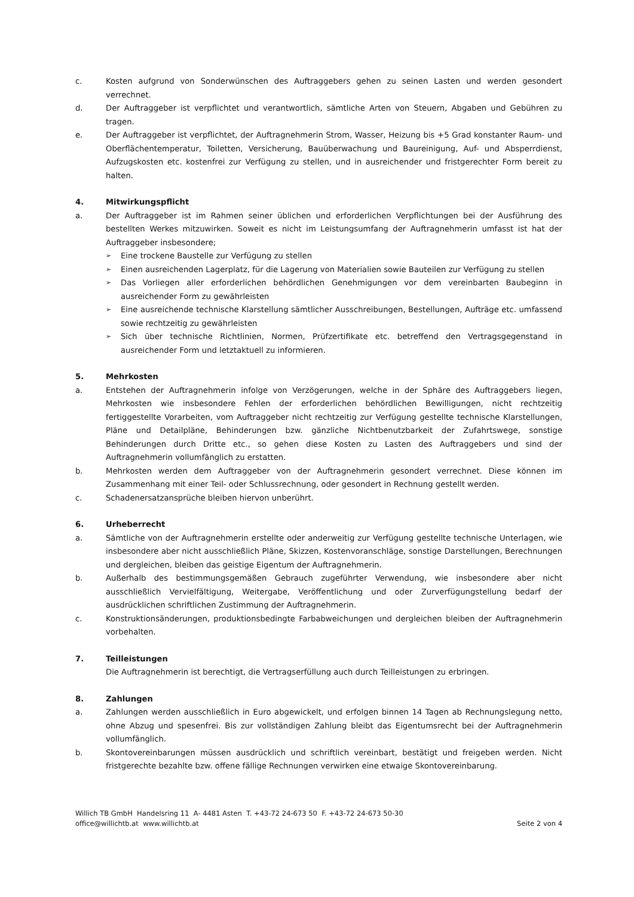c. Kosten aufgrund von Sonderwünschen des Auftraggebers gehen zu seinen Lasten und werden gesondert verrechnet.
d. Der Auftraggeber ist verpflichtet und verantwortlich, sämtliche Arten von Steuern, Abgaben und Gebühren zu tragen.
e. Der Auftraggeber ist verpflichtet, der Auftragnehmerin Strom, Wasser, Heizung bis +5 Grad konstanter Raum- und Oberflächentemperatur, Toiletten, Versicherung, Bauüberwachung und Baureinigung, Auf- und Absperrdienst, Aufzugskosten etc. kostenfrei zur Verfügung zu stellen, und in ausreichender und fristgerechter Form bereit zu halten.
4. Mitwirkungspflicht
a. Der Auftraggeber ist im Rahmen seiner üblichen und erforderlichen Verpflichtungen bei der Ausführung des bestellten Werkes mitzuwirken. Soweit es nicht im Leistungsumfang der Auftragnehmerin umfasst ist hat der Auftraggeber insbesondere;
➢
Eine trockene Baustelle zur Verfügung zu stellen
➢
Einen ausreichenden Lagerplatz, für die Lagerung von Materialien sowie Bauteilen zur Verfügung zu stellen
➢
Das Vorliegen aller erforderlichen behördlichen Genehmigungen vor dem vereinbarten Baubeginn in ausreichender Form zu gewährleisten
➢
Eine ausreichende technische Klarstellung sämtlicher Ausschreibungen, Bestellungen, Aufträge etc. umfassend sowie rechtzeitig zu gewährleisten
➢
Sich über technische Richtlinien, Normen, Prüfzertifikate etc. betreffend den Vertragsgegenstand in ausreichender Form und letztaktuell zu informieren.
5. Mehrkosten
a. Entstehen der Auftragnehmerin infolge von Verzögerungen, welche in der Sphäre des Auftraggebers liegen, Mehrkosten wie insbesondere Fehlen der erforderlichen behördlichen Bewilligungen, nicht rechtzeitig fertiggestellte Vorarbeiten, vom Auftraggeber nicht rechtzeitig zur Verfügung gestellte technische Klarstellungen, Pläne und Detailpläne, Behinderungen bzw. gänzliche Nichtbenutzbarkeit der Zufahrtswege, sonstige Behinderungen durch Dritte etc., so gehen diese Kosten zu Lasten des Auftraggebers und sind der Auftragnehmerin vollumfänglich zu erstatten.
b. Mehrkosten werden dem Auftraggeber von der Auftragnehmerin gesondert verrechnet. Diese können im Zusammenhang mit einer Teil- oder Schlussrechnung, oder gesondert in Rechnung gestellt werden.
c. Schadenersatzansprüche bleiben hiervon unberührt.
6. Urheberrecht
a. Sämtliche von der Auftragnehmerin erstellte oder anderweitig zur Verfügung gestellte technische Unterlagen, wie insbesondere aber nicht ausschließlich Pläne, Skizzen, Kostenvoranschläge, sonstige Darstellungen, Berechnungen und dergleichen, bleiben das geistige Eigentum der Auftragnehmerin.
b. Außerhalb des bestimmungsgemäßen Gebrauch zugeführter Verwendung, wie insbesondere aber nicht ausschließlich Vervielfältigung, Weitergabe, Veröffentlichung und oder Zurverfügungstellung bedarf der ausdrücklichen schriftlichen Zustimmung der Auftragnehmerin.
c. Konstruktionsänderungen, produktionsbedingte Farbabweichungen und dergleichen bleiben der Auftragnehmerin vorbehalten.
7. Teilleistungen
Die Auftragnehmerin ist berechtigt, die Vertragserfüllung auch durch Teilleistungen zu erbringen.
8. Zahlungen
a. Zahlungen werden ausschließlich in Euro abgewickelt, und erfolgen binnen 14 Tagen ab Rechnungslegung netto, ohne Abzug und spesenfrei. Bis zur vollständigen Zahlung bleibt das Eigentumsrecht bei der Auftragnehmerin vollumfänglich.
b. Skontovereinbarungen müssen ausdrücklich und schriftlich vereinbart, bestätigt und freigeben werden. Nicht fristgerechte bezahlte bzw. offene fällige Rechnungen verwirken eine etwaige Skontovereinbarung.
Willich TB GmbH Handelsring 11 A- 4481 Asten T. +43-72 24-673 50 F. +43-72 24-673 50-30
office@willichtb.at www.willichtb.at Seite 2 von 4